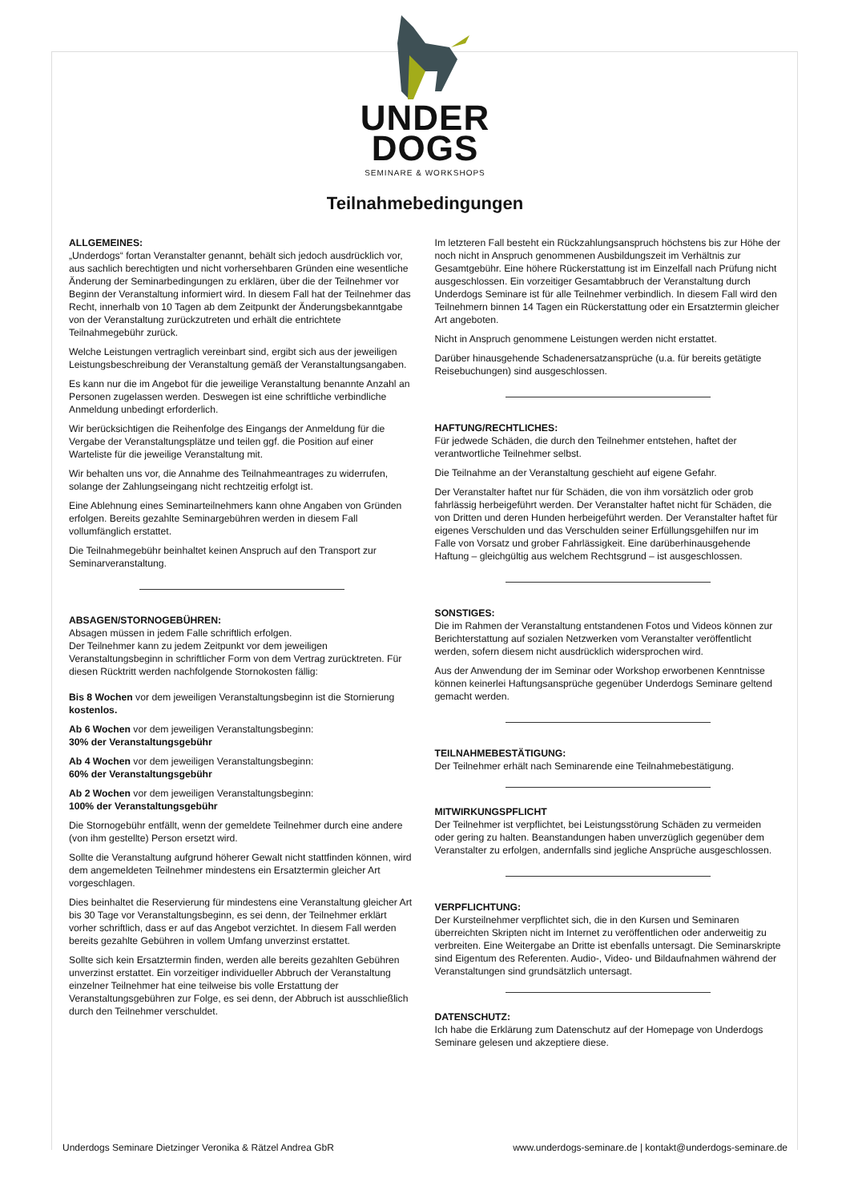UNDER
DOGS
SEMINARE & WORKSHOPS
Teilnahmebedingungen
ALLGEMEINES:
„Underdogs“ fortan Veranstalter genannt, behält sich jedoch ausdrücklich vor, aus sachlich berechtigten und nicht vorhersehbaren Gründen eine wesentliche Änderung der Seminarbedingungen zu erklären, über die der Teilnehmer vor Beginn der Veranstaltung informiert wird. In diesem Fall hat der Teilnehmer das Recht, innerhalb von 10 Tagen ab dem Zeitpunkt der Änderungsbekanntgabe von der Veranstaltung zurückzutreten und erhält die entrichtete Teilnahmegebühr zurück.
Welche Leistungen vertraglich vereinbart sind, ergibt sich aus der jeweiligen Leistungsbeschreibung der Veranstaltung gemäß der Veranstaltungsangaben.
Es kann nur die im Angebot für die jeweilige Veranstaltung benannte Anzahl an Personen zugelassen werden. Deswegen ist eine schriftliche verbindliche Anmeldung unbedingt erforderlich.
Wir berücksichtigen die Reihenfolge des Eingangs der Anmeldung für die Vergabe der Veranstaltungsplätze und teilen ggf. die Position auf einer Warteliste für die jeweilige Veranstaltung mit.
Wir behalten uns vor, die Annahme des Teilnahmeantrages zu widerrufen, solange der Zahlungseingang nicht rechtzeitig erfolgt ist.
Eine Ablehnung eines Seminarteilnehmers kann ohne Angaben von Gründen erfolgen. Bereits gezahlte Seminargebühren werden in diesem Fall vollumfänglich erstattet.
Die Teilnahmegebühr beinhaltet keinen Anspruch auf den Transport zur Seminarveranstaltung.
ABSAGEN/STORNOGEBÜHREN:
Absagen müssen in jedem Falle schriftlich erfolgen.
Der Teilnehmer kann zu jedem Zeitpunkt vor dem jeweiligen Veranstaltungsbeginn in schriftlicher Form von dem Vertrag zurücktreten. Für diesen Rücktritt werden nachfolgende Stornokosten fällig:
Bis 8 Wochen vor dem jeweiligen Veranstaltungsbeginn ist die Stornierung kostenlos.
Ab 6 Wochen vor dem jeweiligen Veranstaltungsbeginn:
30% der Veranstaltungsgebühr
Ab 4 Wochen vor dem jeweiligen Veranstaltungsbeginn:
60% der Veranstaltungsgebühr
Ab 2 Wochen vor dem jeweiligen Veranstaltungsbeginn:
100% der Veranstaltungsgebühr
Die Stornogebühr entfällt, wenn der gemeldete Teilnehmer durch eine andere (von ihm gestellte) Person ersetzt wird.
Sollte die Veranstaltung aufgrund höherer Gewalt nicht stattfinden können, wird dem angemeldeten Teilnehmer mindestens ein Ersatztermin gleicher Art vorgeschlagen.
Dies beinhaltet die Reservierung für mindestens eine Veranstaltung gleicher Art bis 30 Tage vor Veranstaltungsbeginn, es sei denn, der Teilnehmer erklärt vorher schriftlich, dass er auf das Angebot verzichtet. In diesem Fall werden bereits gezahlte Gebühren in vollem Umfang unverzinst erstattet.
Sollte sich kein Ersatztermin finden, werden alle bereits gezahlten Gebühren unverzinst erstattet. Ein vorzeitiger individueller Abbruch der Veranstaltung einzelner Teilnehmer hat eine teilweise bis volle Erstattung der Veranstaltungsgebühren zur Folge, es sei denn, der Abbruch ist ausschließlich durch den Teilnehmer verschuldet.
Im letzteren Fall besteht ein Rückzahlungsanspruch höchstens bis zur Höhe der noch nicht in Anspruch genommenen Ausbildungszeit im Verhältnis zur Gesamtgebühr. Eine höhere Rückerstattung ist im Einzelfall nach Prüfung nicht ausgeschlossen. Ein vorzeitiger Gesamtabbruch der Veranstaltung durch Underdogs Seminare ist für alle Teilnehmer verbindlich. In diesem Fall wird den Teilnehmern binnen 14 Tagen ein Rückerstattung oder ein Ersatztermin gleicher Art angeboten.
Nicht in Anspruch genommene Leistungen werden nicht erstattet.
Darüber hinausgehende Schadenersatzansprüche (u.a. für bereits getätigte Reisebuchungen) sind ausgeschlossen.
HAFTUNG/RECHTLICHES:
Für jedwede Schäden, die durch den Teilnehmer entstehen, haftet der verantwortliche Teilnehmer selbst.
Die Teilnahme an der Veranstaltung geschieht auf eigene Gefahr.
Der Veranstalter haftet nur für Schäden, die von ihm vorsätzlich oder grob fahrlässig herbeigeführt werden. Der Veranstalter haftet nicht für Schäden, die von Dritten und deren Hunden herbeigeführt werden. Der Veranstalter haftet für eigenes Verschulden und das Verschulden seiner Erfüllungsgehilfen nur im Falle von Vorsatz und grober Fahrlässigkeit. Eine darüberhinausgehende Haftung – gleichgültig aus welchem Rechtsgrund – ist ausgeschlossen.
SONSTIGES:
Die im Rahmen der Veranstaltung entstandenen Fotos und Videos können zur Berichterstattung auf sozialen Netzwerken vom Veranstalter veröffentlicht werden, sofern diesem nicht ausdrücklich widersprochen wird.
Aus der Anwendung der im Seminar oder Workshop erworbenen Kenntnisse können keinerlei Haftungsansprüche gegenüber Underdogs Seminare geltend gemacht werden.
TEILNAHMEBESTÄTIGUNG:
Der Teilnehmer erhält nach Seminarende eine Teilnahmebestätigung.
MITWIRKUNGSPFLICHT
Der Teilnehmer ist verpflichtet, bei Leistungsstörung Schäden zu vermeiden oder gering zu halten. Beanstandungen haben unverzüglich gegenüber dem Veranstalter zu erfolgen, andernfalls sind jegliche Ansprüche ausgeschlossen.
VERPFLICHTUNG:
Der Kursteilnehmer verpflichtet sich, die in den Kursen und Seminaren überreichten Skripten nicht im Internet zu veröffentlichen oder anderweitig zu verbreiten. Eine Weitergabe an Dritte ist ebenfalls untersagt. Die Seminarskripte sind Eigentum des Referenten. Audio-, Video- und Bildaufnahmen während der Veranstaltungen sind grundsätzlich untersagt.
DATENSCHUTZ:
Ich habe die Erklärung zum Datenschutz auf der Homepage von Underdogs Seminare gelesen und akzeptiere diese.
Underdogs Seminare Dietzinger Veronika & Rätzel Andrea GbR www.underdogs-seminare.de | kontakt@underdogs-seminare.de